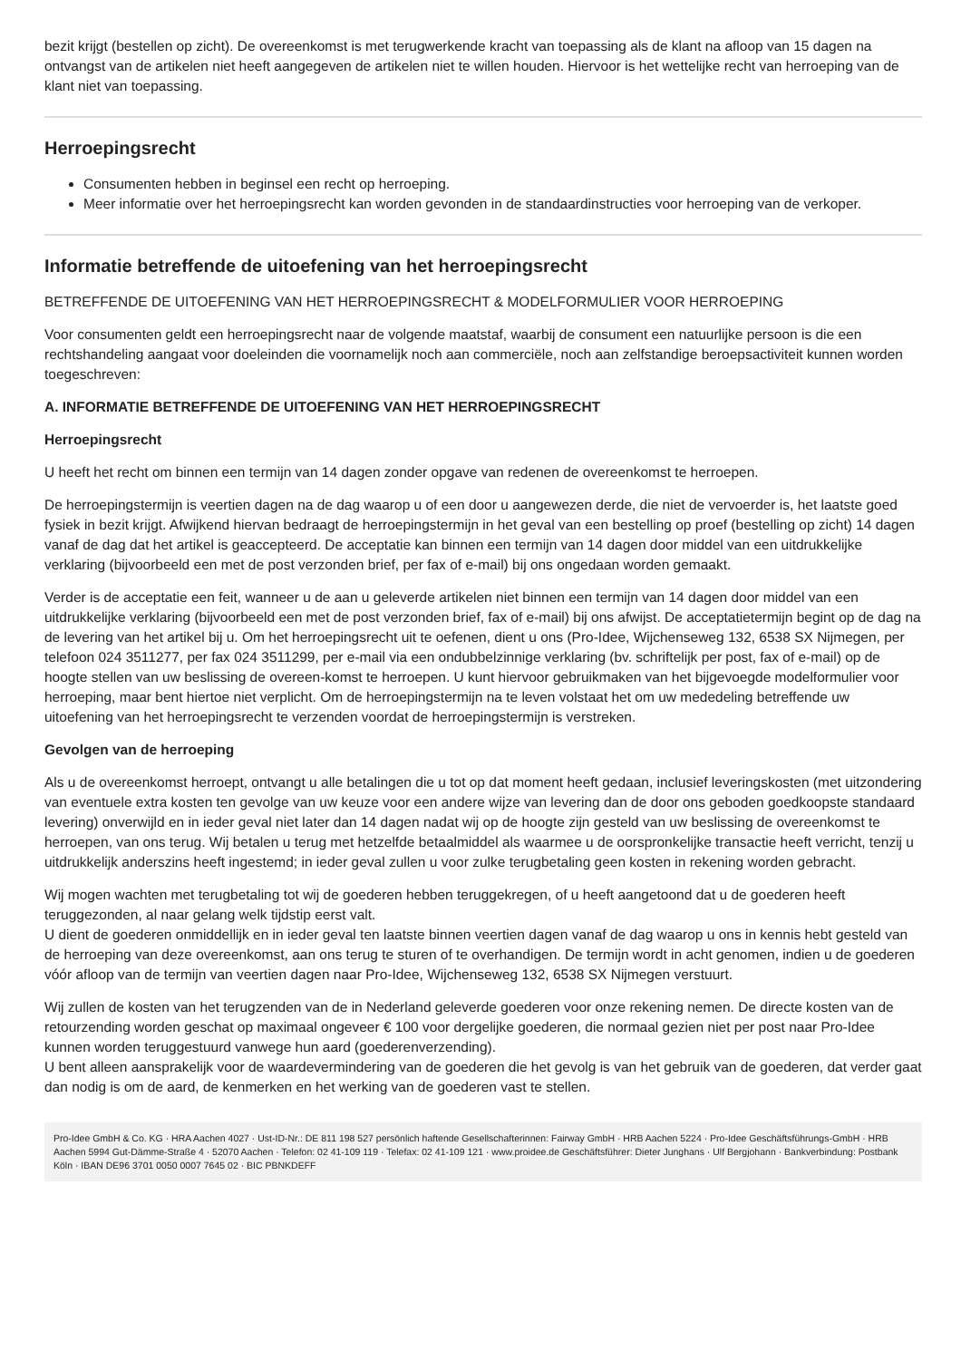bezit krijgt (bestellen op zicht). De overeenkomst is met terugwerkende kracht van toepassing als de klant na afloop van 15 dagen na ontvangst van de artikelen niet heeft aangegeven de artikelen niet te willen houden. Hiervoor is het wettelijke recht van herroeping van de klant niet van toepassing.
Herroepingsrecht
Consumenten hebben in beginsel een recht op herroeping.
Meer informatie over het herroepingsrecht kan worden gevonden in de standaardinstructies voor herroeping van de verkoper.
Informatie betreffende de uitoefening van het herroepingsrecht
BETREFFENDE DE UITOEFENING VAN HET HERROEPINGSRECHT & MODELFORMULIER VOOR HERROEPING
Voor consumenten geldt een herroepingsrecht naar de volgende maatstaf, waarbij de consument een natuurlijke persoon is die een rechtshandeling aangaat voor doeleinden die voornamelijk noch aan commerciële, noch aan zelfstandige beroepsactiviteit kunnen worden toegeschreven:
A. INFORMATIE BETREFFENDE DE UITOEFENING VAN HET HERROEPINGSRECHT
Herroepingsrecht
U heeft het recht om binnen een termijn van 14 dagen zonder opgave van redenen de overeenkomst te herroepen.
De herroepingstermijn is veertien dagen na de dag waarop u of een door u aangewezen derde, die niet de vervoerder is, het laatste goed fysiek in bezit krijgt. Afwijkend hiervan bedraagt de herroepingstermijn in het geval van een bestelling op proef (bestelling op zicht) 14 dagen vanaf de dag dat het artikel is geaccepteerd. De acceptatie kan binnen een termijn van 14 dagen door middel van een uitdrukkelijke verklaring (bijvoorbeeld een met de post verzonden brief, per fax of e-mail) bij ons ongedaan worden gemaakt.
Verder is de acceptatie een feit, wanneer u de aan u geleverde artikelen niet binnen een termijn van 14 dagen door middel van een uitdrukkelijke verklaring (bijvoorbeeld een met de post verzonden brief, fax of e-mail) bij ons afwijst. De acceptatietermijn begint op de dag na de levering van het artikel bij u. Om het herroepingsrecht uit te oefenen, dient u ons (Pro-Idee, Wijchenseweg 132, 6538 SX Nijmegen, per telefoon 024 3511277, per fax 024 3511299, per e-mail via een ondubbelzinnige verklaring (bv. schriftelijk per post, fax of e-mail) op de hoogte stellen van uw beslissing de overeen-komst te herroepen. U kunt hiervoor gebruikmaken van het bijgevoegde modelformulier voor herroeping, maar bent hiertoe niet verplicht. Om de herroepingstermijn na te leven volstaat het om uw mededeling betreffende uw uitoefening van het herroepingsrecht te verzenden voordat de herroepingstermijn is verstreken.
Gevolgen van de herroeping
Als u de overeenkomst herroept, ontvangt u alle betalingen die u tot op dat moment heeft gedaan, inclusief leveringskosten (met uitzondering van eventuele extra kosten ten gevolge van uw keuze voor een andere wijze van levering dan de door ons geboden goedkoopste standaard levering) onverwijld en in ieder geval niet later dan 14 dagen nadat wij op de hoogte zijn gesteld van uw beslissing de overeenkomst te herroepen, van ons terug. Wij betalen u terug met hetzelfde betaalmiddel als waarmee u de oorspronkelijke transactie heeft verricht, tenzij u uitdrukkelijk anderszins heeft ingestemd; in ieder geval zullen u voor zulke terugbetaling geen kosten in rekening worden gebracht.
Wij mogen wachten met terugbetaling tot wij de goederen hebben teruggekregen, of u heeft aangetoond dat u de goederen heeft teruggezonden, al naar gelang welk tijdstip eerst valt.
U dient de goederen onmiddellijk en in ieder geval ten laatste binnen veertien dagen vanaf de dag waarop u ons in kennis hebt gesteld van de herroeping van deze overeenkomst, aan ons terug te sturen of te overhandigen. De termijn wordt in acht genomen, indien u de goederen vóór afloop van de termijn van veertien dagen naar Pro-Idee, Wijchenseweg 132, 6538 SX Nijmegen verstuurt.
Wij zullen de kosten van het terugzenden van de in Nederland geleverde goederen voor onze rekening nemen. De directe kosten van de retourzending worden geschat op maximaal ongeveer € 100 voor dergelijke goederen, die normaal gezien niet per post naar Pro-Idee kunnen worden teruggestuurd vanwege hun aard (goederenverzending).
U bent alleen aansprakelijk voor de waardevermindering van de goederen die het gevolg is van het gebruik van de goederen, dat verder gaat dan nodig is om de aard, de kenmerken en het werking van de goederen vast te stellen.
Pro-Idee GmbH & Co. KG · HRA Aachen 4027 · Ust-ID-Nr.: DE 811 198 527 persönlich haftende Gesellschafterinnen: Fairway GmbH · HRB Aachen 5224 · Pro-Idee Geschäftsführungs-GmbH · HRB Aachen 5994 Gut-Dämme-Straße 4 · 52070 Aachen · Telefon: 02 41-109 119 · Telefax: 02 41-109 121 · www.proidee.de Geschäftsführer: Dieter Junghans · Ulf Bergjohann · Bankverbindung: Postbank Köln · IBAN DE96 3701 0050 0007 7645 02 · BIC PBNKDEFF